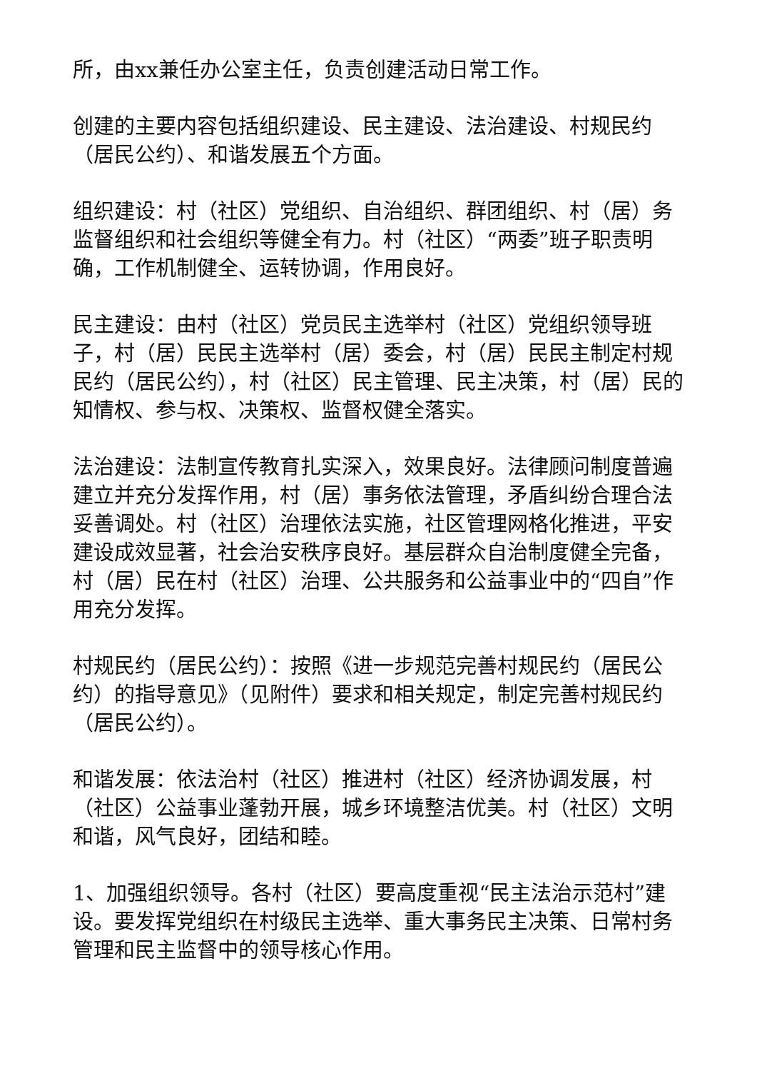所，由xx兼任办公室主任，负责创建活动日常工作。
创建的主要内容包括组织建设、民主建设、法治建设、村规民约（居民公约）、和谐发展五个方面。
组织建设：村（社区）党组织、自治组织、群团组织、村（居）务监督组织和社会组织等健全有力。村（社区）“两委”班子职责明确，工作机制健全、运转协调，作用良好。
民主建设：由村（社区）党员民主选举村（社区）党组织领导班子，村（居）民民主选举村（居）委会，村（居）民民主制定村规民约（居民公约），村（社区）民主管理、民主决策，村（居）民的知情权、参与权、决策权、监督权健全落实。
法治建设：法制宣传教育扎实深入，效果良好。法律顾问制度普遍建立并充分发挥作用，村（居）事务依法管理，矛盾纠纷合理合法妥善调处。村（社区）治理依法实施，社区管理网格化推进，平安建设成效显著，社会治安秩序良好。基层群众自治制度健全完备，村（居）民在村（社区）治理、公共服务和公益事业中的“四自”作用充分发挥。
村规民约（居民公约）：按照《进一步规范完善村规民约（居民公约）的指导意见》（见附件）要求和相关规定，制定完善村规民约（居民公约）。
和谐发展：依法治村（社区）推进村（社区）经济协调发展，村（社区）公益事业蓬勃开展，城乡环境整洁优美。村（社区）文明和谐，风气良好，团结和睦。
1、加强组织领导。各村（社区）要高度重视“民主法治示范村”建设。要发挥党组织在村级民主选举、重大事务民主决策、日常村务管理和民主监督中的领导核心作用。